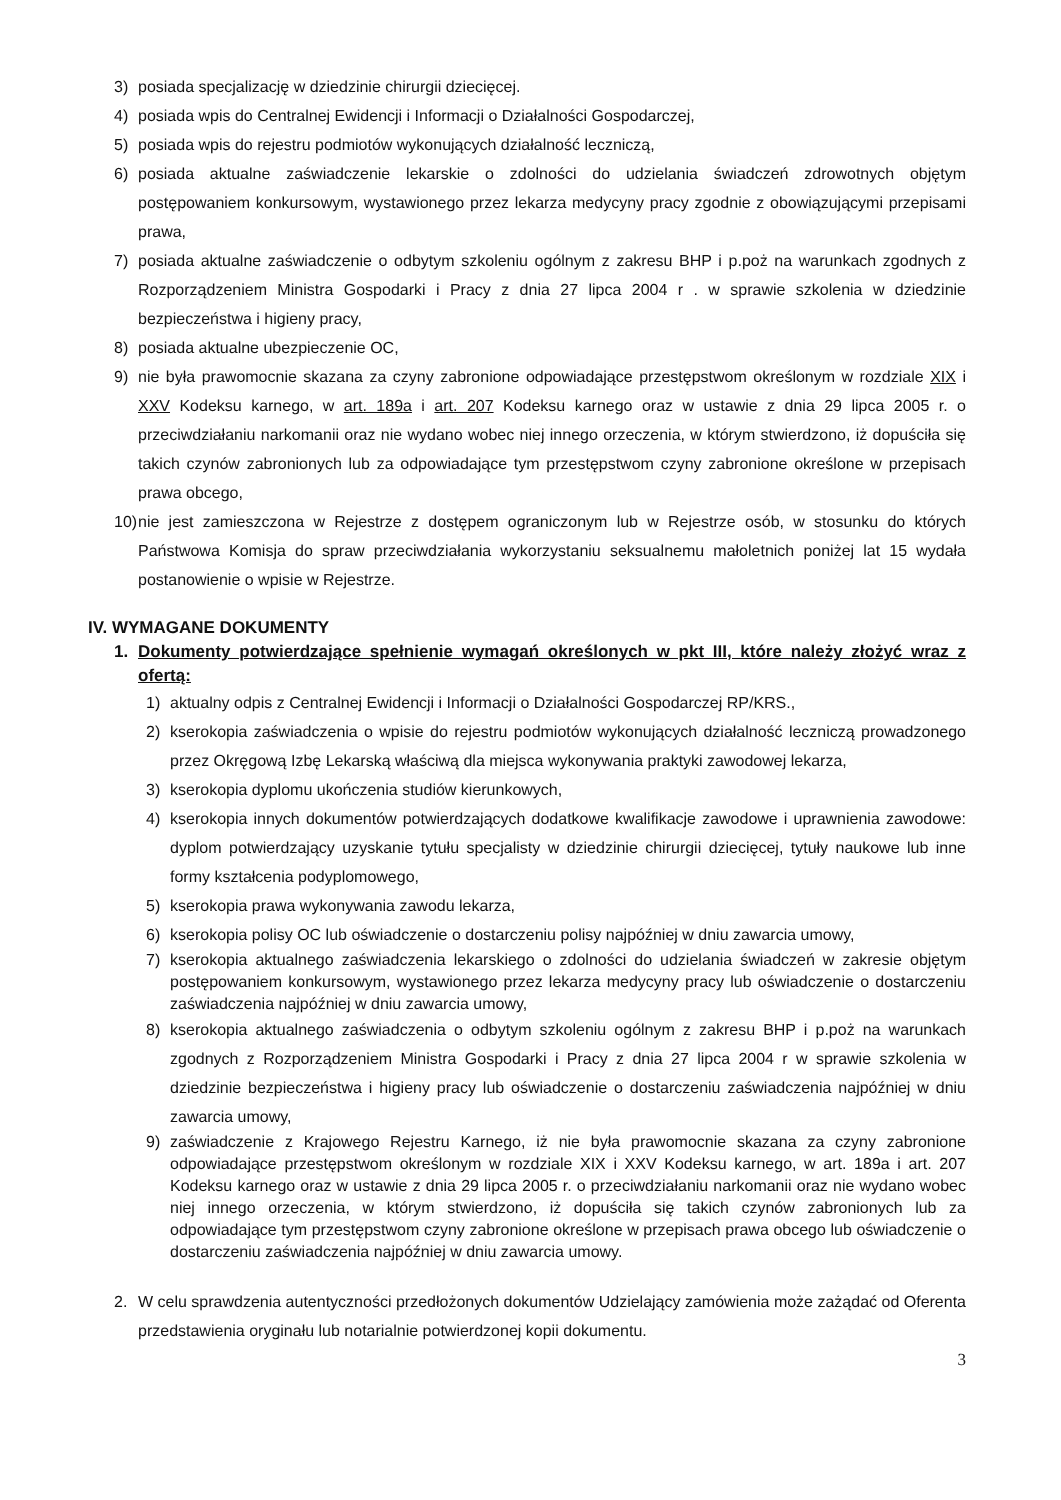3) posiada specjalizację w dziedzinie chirurgii dziecięcej.
4) posiada wpis do Centralnej Ewidencji i Informacji o Działalności Gospodarczej,
5) posiada wpis do rejestru podmiotów wykonujących działalność leczniczą,
6) posiada aktualne zaświadczenie lekarskie o zdolności do udzielania świadczeń zdrowotnych objętym postępowaniem konkursowym, wystawionego przez lekarza medycyny pracy zgodnie z obowiązującymi przepisami prawa,
7) posiada aktualne zaświadczenie o odbytym szkoleniu ogólnym z zakresu BHP i p.poż na warunkach zgodnych z Rozporządzeniem Ministra Gospodarki i Pracy z dnia 27 lipca 2004 r . w sprawie szkolenia w dziedzinie bezpieczeństwa i higieny pracy,
8) posiada aktualne ubezpieczenie OC,
9) nie była prawomocnie skazana za czyny zabronione odpowiadające przestępstwom określonym w rozdziale XIX i XXV Kodeksu karnego, w art. 189a i art. 207 Kodeksu karnego oraz w ustawie z dnia 29 lipca 2005 r. o przeciwdziałaniu narkomanii oraz nie wydano wobec niej innego orzeczenia, w którym stwierdzono, iż dopuściła się takich czynów zabronionych lub za odpowiadające tym przestępstwom czyny zabronione określone w przepisach prawa obcego,
10) nie jest zamieszczona w Rejestrze z dostępem ograniczonym lub w Rejestrze osób, w stosunku do których Państwowa Komisja do spraw przeciwdziałania wykorzystaniu seksualnemu małoletnich poniżej lat 15 wydała postanowienie o wpisie w Rejestrze.
IV. WYMAGANE DOKUMENTY
1. Dokumenty potwierdzające spełnienie wymagań określonych w pkt III, które należy złożyć wraz z ofertą:
1) aktualny odpis z Centralnej Ewidencji i Informacji o Działalności Gospodarczej RP/KRS.,
2) kserokopia zaświadczenia o wpisie do rejestru podmiotów wykonujących działalność leczniczą prowadzonego przez Okręgową Izbę Lekarską właściwą dla miejsca wykonywania praktyki zawodowej lekarza,
3) kserokopia dyplomu ukończenia studiów kierunkowych,
4) kserokopia innych dokumentów potwierdzających dodatkowe kwalifikacje zawodowe i uprawnienia zawodowe: dyplom potwierdzający uzyskanie tytułu specjalisty w dziedzinie chirurgii dziecięcej, tytuły naukowe lub inne formy kształcenia podyplomowego,
5) kserokopia prawa wykonywania zawodu lekarza,
6) kserokopia polisy OC lub oświadczenie o dostarczeniu polisy najpóźniej w dniu zawarcia umowy,
7) kserokopia aktualnego zaświadczenia lekarskiego o zdolności do udzielania świadczeń w zakresie objętym postępowaniem konkursowym, wystawionego przez lekarza medycyny pracy lub oświadczenie o dostarczeniu zaświadczenia najpóźniej w dniu zawarcia umowy,
8) kserokopia aktualnego zaświadczenia o odbytym szkoleniu ogólnym z zakresu BHP i p.poż na warunkach zgodnych z Rozporządzeniem Ministra Gospodarki i Pracy z dnia 27 lipca 2004 r w sprawie szkolenia w dziedzinie bezpieczeństwa i higieny pracy lub oświadczenie o dostarczeniu zaświadczenia najpóźniej w dniu zawarcia umowy,
9) zaświadczenie z Krajowego Rejestru Karnego, iż nie była prawomocnie skazana za czyny zabronione odpowiadające przestępstwom określonym w rozdziale XIX i XXV Kodeksu karnego, w art. 189a i art. 207 Kodeksu karnego oraz w ustawie z dnia 29 lipca 2005 r. o przeciwdziałaniu narkomanii oraz nie wydano wobec niej innego orzeczenia, w którym stwierdzono, iż dopuściła się takich czynów zabronionych lub za odpowiadające tym przestępstwom czyny zabronione określone w przepisach prawa obcego lub oświadczenie o dostarczeniu zaświadczenia najpóźniej w dniu zawarcia umowy.
2. W celu sprawdzenia autentyczności przedłożonych dokumentów Udzielający zamówienia może zażądać od Oferenta przedstawienia oryginału lub notarialnie potwierdzonej kopii dokumentu.
3